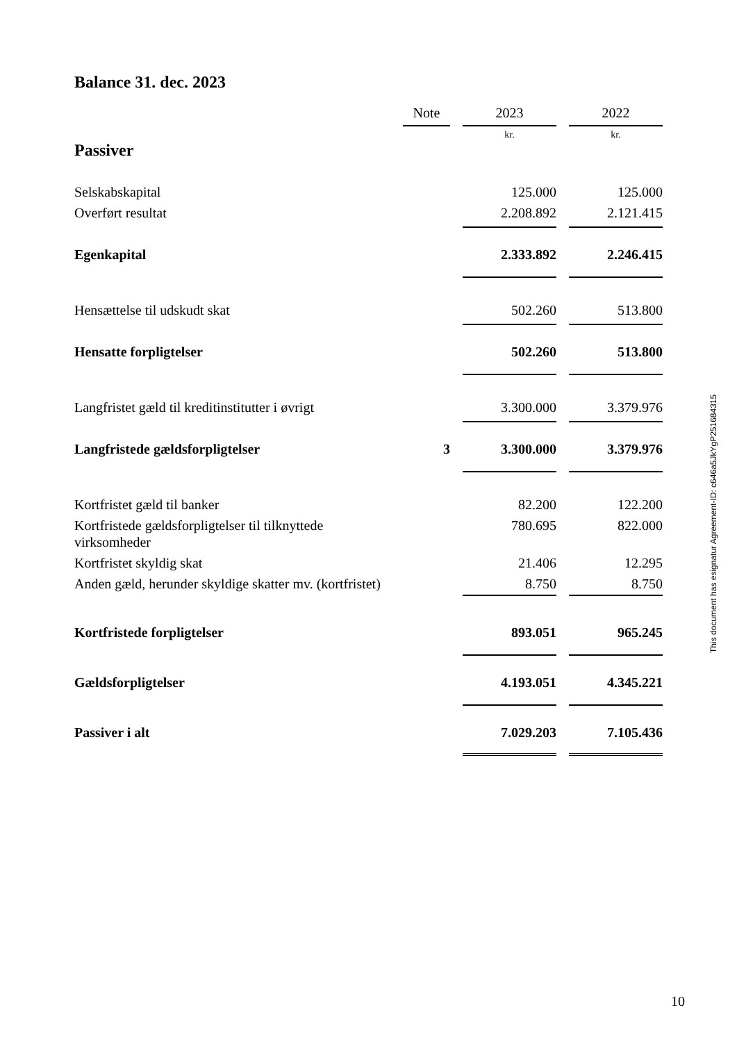Balance 31. dec. 2023
| | Note | | 2023 | | 2022 |
| Passiver | | | kr. | | kr. |
| Selskabskapital | | | 125.000 | | 125.000 |
| Overført resultat | | | 2.208.892 | | 2.121.415 |
| Egenkapital | | | 2.333.892 | | 2.246.415 |
| Hensættelse til udskudt skat | | | 502.260 | | 513.800 |
| Hensatte forpligtelser | | | 502.260 | | 513.800 |
| Langfristet gæld til kreditinstitutter i øvrigt | | | 3.300.000 | | 3.379.976 |
| Langfristede gældsforpligtelser | 3 | | 3.300.000 | | 3.379.976 |
| Kortfristet gæld til banker | | | 82.200 | | 122.200 |
| Kortfristede gældsforpligtelser til tilknyttede virksomheder | | | 780.695 | | 822.000 |
| Kortfristet skyldig skat | | | 21.406 | | 12.295 |
| Anden gæld, herunder skyldige skatter mv. (kortfristet) | | | 8.750 | | 8.750 |
| Kortfristede forpligtelser | | | 893.051 | | 965.245 |
| Gældsforpligtelser | | | 4.193.051 | | 4.345.221 |
| Passiver i alt | | | 7.029.203 | | 7.105.436 |
This document has esignatur Agreement-ID: c646a5JkYgP251684315
10